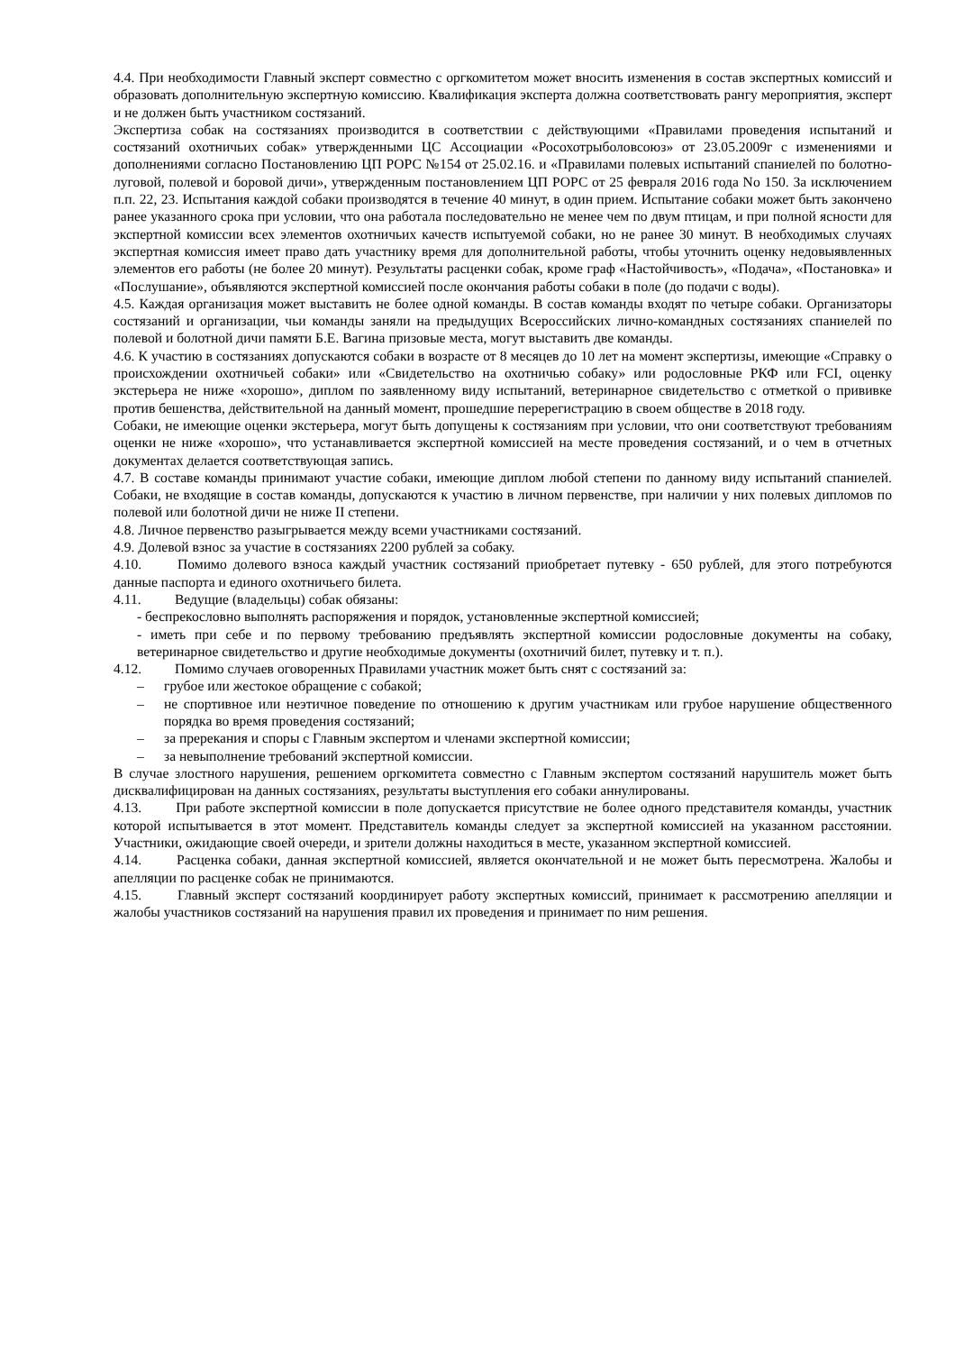4.4. При необходимости Главный эксперт совместно с оргкомитетом может вносить изменения в состав экспертных комиссий и образовать дополнительную экспертную комиссию. Квалификация эксперта должна соответствовать рангу мероприятия, эксперт и не должен быть участником состязаний.
Экспертиза собак на состязаниях производится в соответствии с действующими «Правилами проведения испытаний и состязаний охотничьих собак» утвержденными ЦС Ассоциации «Росохотрыболовсоюз» от 23.05.2009г с изменениями и дополнениями согласно Постановлению ЦП РОРС №154 от 25.02.16. и «Правилами полевых испытаний спаниелей по болотно-луговой, полевой и боровой дичи», утвержденным постановлением ЦП РОРС от 25 февраля 2016 года No 150. За исключением п.п. 22, 23. Испытания каждой собаки производятся в течение 40 минут, в один прием. Испытание собаки может быть закончено ранее указанного срока при условии, что она работала последовательно не менее чем по двум птицам, и при полной ясности для экспертной комиссии всех элементов охотничьих качеств испытуемой собаки, но не ранее 30 минут. В необходимых случаях экспертная комиссия имеет право дать участнику время для дополнительной работы, чтобы уточнить оценку недовыявленных элементов его работы (не более 20 минут). Результаты расценки собак, кроме граф «Настойчивость», «Подача», «Постановка» и «Послушание», объявляются экспертной комиссией после окончания работы собаки в поле (до подачи с воды).
4.5. Каждая организация может выставить не более одной команды. В состав команды входят по четыре собаки. Организаторы состязаний и организации, чьи команды заняли на предыдущих Всероссийских лично-командных состязаниях спаниелей по полевой и болотной дичи памяти Б.Е. Вагина призовые места, могут выставить две команды.
4.6. К участию в состязаниях допускаются собаки в возрасте от 8 месяцев до 10 лет на момент экспертизы, имеющие «Справку о происхождении охотничьей собаки» или «Свидетельство на охотничью собаку» или родословные РКФ или FCI, оценку экстерьера не ниже «хорошо», диплом по заявленному виду испытаний, ветеринарное свидетельство с отметкой о прививке против бешенства, действительной на данный момент, прошедшие перерегистрацию в своем обществе в 2018 году.
Собаки, не имеющие оценки экстерьера, могут быть допущены к состязаниям при условии, что они соответствуют требованиям оценки не ниже «хорошо», что устанавливается экспертной комиссией на месте проведения состязаний, и о чем в отчетных документах делается соответствующая запись.
4.7. В составе команды принимают участие собаки, имеющие диплом любой степени по данному виду испытаний спаниелей. Собаки, не входящие в состав команды, допускаются к участию в личном первенстве, при наличии у них полевых дипломов по полевой или болотной дичи не ниже II степени.
4.8. Личное первенство разыгрывается между всеми участниками состязаний.
4.9. Долевой взнос за участие в состязаниях 2200 рублей за собаку.
4.10. Помимо долевого взноса каждый участник состязаний приобретает путевку - 650 рублей, для этого потребуются данные паспорта и единого охотничьего билета.
4.11. Ведущие (владельцы) собак обязаны:
- беспрекословно выполнять распоряжения и порядок, установленные экспертной комиссией;
- иметь при себе и по первому требованию предъявлять экспертной комиссии родословные документы на собаку, ветеринарное свидетельство и другие необходимые документы (охотничий билет, путевку и т. п.).
4.12. Помимо случаев оговоренных Правилами участник может быть снят с состязаний за:
– грубое или жестокое обращение с собакой;
– не спортивное или неэтичное поведение по отношению к другим участникам или грубое нарушение общественного порядка во время проведения состязаний;
– за пререкания и споры с Главным экспертом и членами экспертной комиссии;
– за невыполнение требований экспертной комиссии.
В случае злостного нарушения, решением оргкомитета совместно с Главным экспертом состязаний нарушитель может быть дисквалифицирован на данных состязаниях, результаты выступления его собаки аннулированы.
4.13. При работе экспертной комиссии в поле допускается присутствие не более одного представителя команды, участник которой испытывается в этот момент. Представитель команды следует за экспертной комиссией на указанном расстоянии. Участники, ожидающие своей очереди, и зрители должны находиться в месте, указанном экспертной комиссией.
4.14. Расценка собаки, данная экспертной комиссией, является окончательной и не может быть пересмотрена. Жалобы и апелляции по расценке собак не принимаются.
4.15. Главный эксперт состязаний координирует работу экспертных комиссий, принимает к рассмотрению апелляции и жалобы участников состязаний на нарушения правил их проведения и принимает по ним решения.